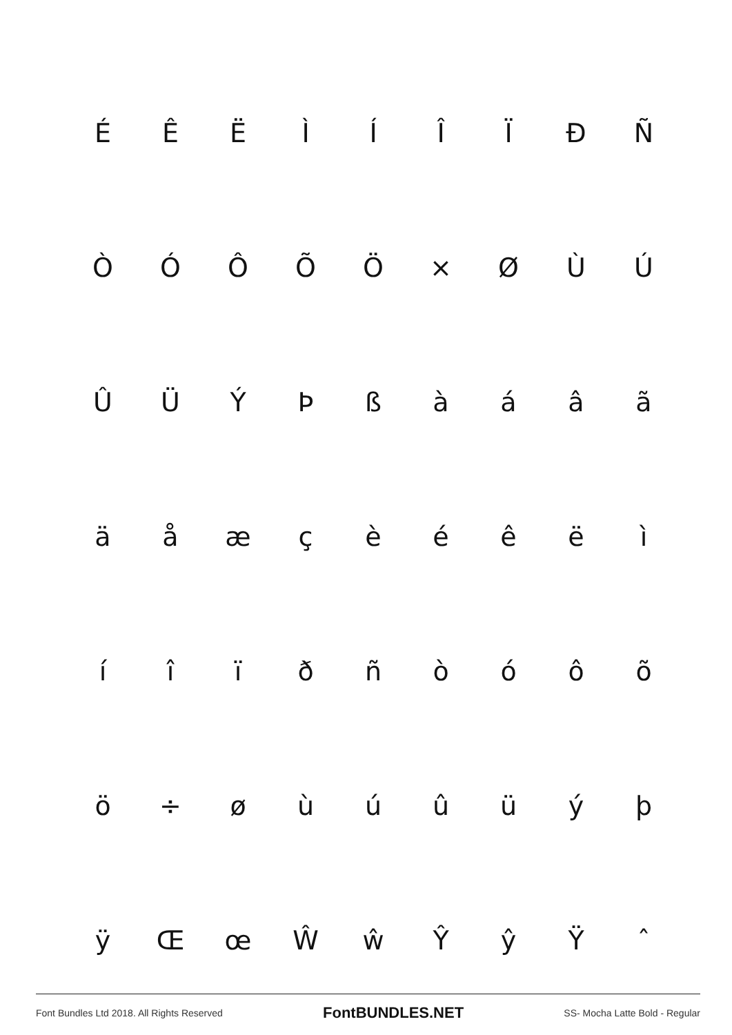| É | Ê | Ë | Ì | Í | Î | Ï | Ð | Ñ |
| Ò | Ó | Ô | Õ | Ö | × | Ø | Ù | Ú |
| Û | Ü | Ý | Þ | ß | à | á | â | ã |
| ä | å | æ | ç | è | é | ê | ë | ì |
| í | î | ï | ð | ñ | ò | ó | ô | õ |
| ö | ÷ | ø | ù | ú | û | ü | ý | þ |
| ÿ | Œ | œ | Ŵ | ŵ | Ŷ | ŷ | Ÿ | ˆ |
Font Bundles Ltd 2018. All Rights Reserved FontBUNDLES.NET SS- Mocha Latte Bold - Regular